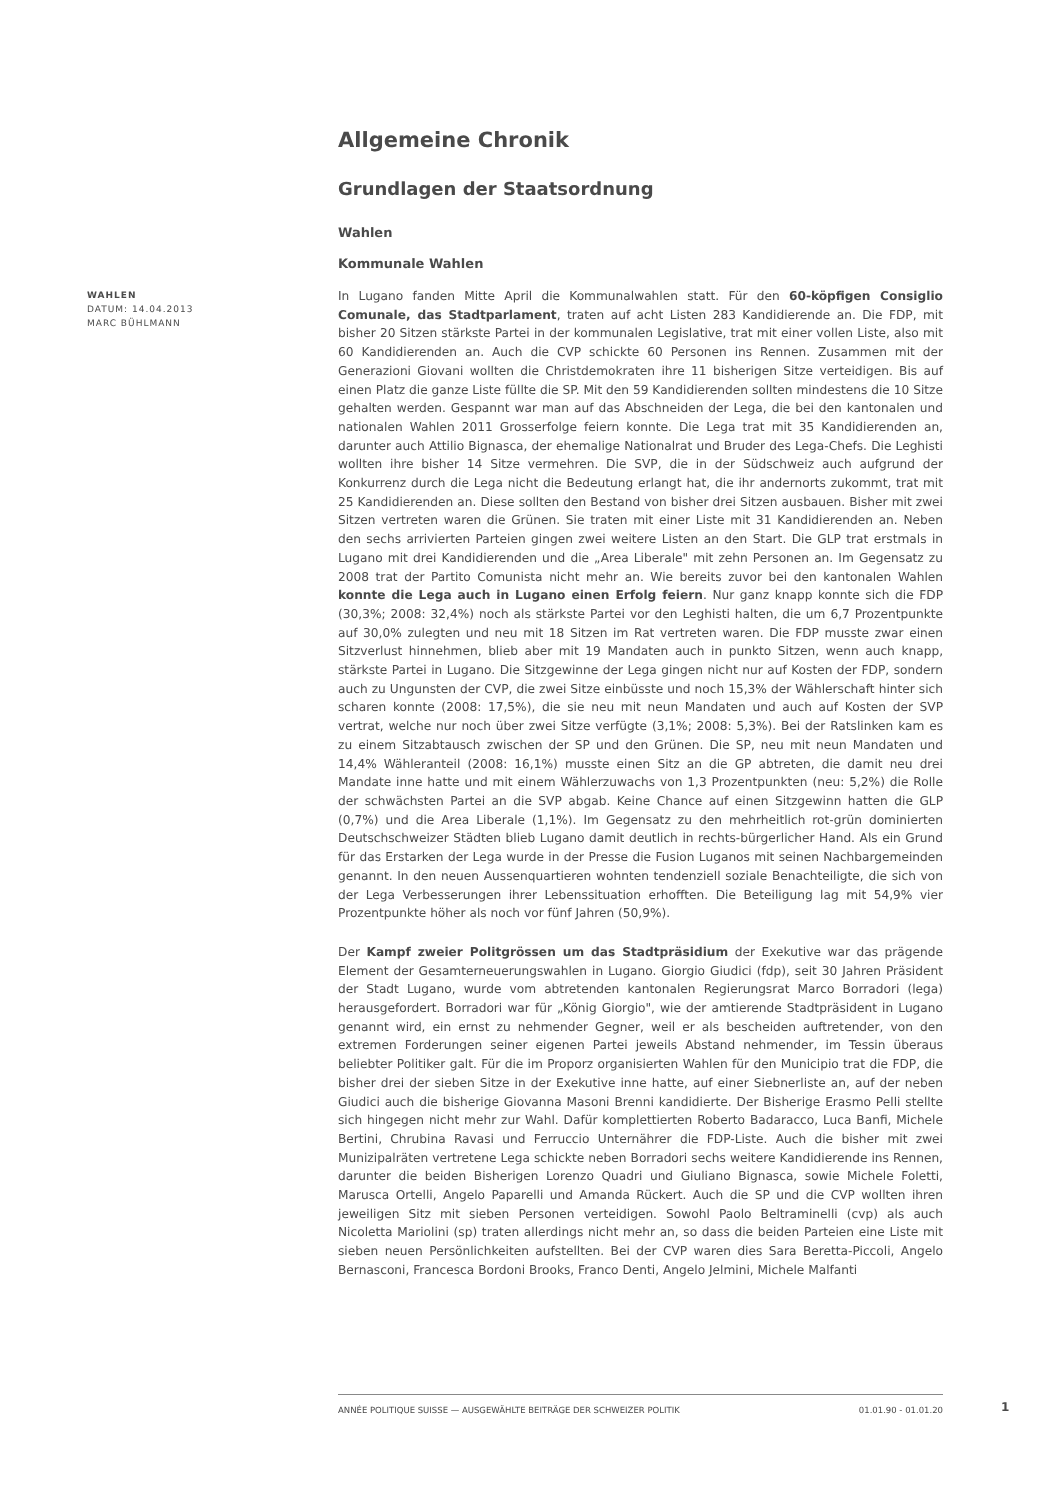WAHLEN
DATUM: 14.04.2013
MARC BÜHLMANN
Allgemeine Chronik
Grundlagen der Staatsordnung
Wahlen
Kommunale Wahlen
In Lugano fanden Mitte April die Kommunalwahlen statt. Für den 60-köpfigen Consiglio Comunale, das Stadtparlament, traten auf acht Listen 283 Kandidierende an. Die FDP, mit bisher 20 Sitzen stärkste Partei in der kommunalen Legislative, trat mit einer vollen Liste, also mit 60 Kandidierenden an. Auch die CVP schickte 60 Personen ins Rennen. Zusammen mit der Generazioni Giovani wollten die Christdemokraten ihre 11 bisherigen Sitze verteidigen. Bis auf einen Platz die ganze Liste füllte die SP. Mit den 59 Kandidierenden sollten mindestens die 10 Sitze gehalten werden. Gespannt war man auf das Abschneiden der Lega, die bei den kantonalen und nationalen Wahlen 2011 Grosserfolge feiern konnte. Die Lega trat mit 35 Kandidierenden an, darunter auch Attilio Bignasca, der ehemalige Nationalrat und Bruder des Lega-Chefs. Die Leghisti wollten ihre bisher 14 Sitze vermehren. Die SVP, die in der Südschweiz auch aufgrund der Konkurrenz durch die Lega nicht die Bedeutung erlangt hat, die ihr andernorts zukommt, trat mit 25 Kandidierenden an. Diese sollten den Bestand von bisher drei Sitzen ausbauen. Bisher mit zwei Sitzen vertreten waren die Grünen. Sie traten mit einer Liste mit 31 Kandidierenden an. Neben den sechs arrivierten Parteien gingen zwei weitere Listen an den Start. Die GLP trat erstmals in Lugano mit drei Kandidierenden und die „Area Liberale" mit zehn Personen an. Im Gegensatz zu 2008 trat der Partito Comunista nicht mehr an. Wie bereits zuvor bei den kantonalen Wahlen konnte die Lega auch in Lugano einen Erfolg feiern. Nur ganz knapp konnte sich die FDP (30,3%; 2008: 32,4%) noch als stärkste Partei vor den Leghisti halten, die um 6,7 Prozentpunkte auf 30,0% zulegten und neu mit 18 Sitzen im Rat vertreten waren. Die FDP musste zwar einen Sitzverlust hinnehmen, blieb aber mit 19 Mandaten auch in punkto Sitzen, wenn auch knapp, stärkste Partei in Lugano. Die Sitzgewinne der Lega gingen nicht nur auf Kosten der FDP, sondern auch zu Ungunsten der CVP, die zwei Sitze einbüsste und noch 15,3% der Wählerschaft hinter sich scharen konnte (2008: 17,5%), die sie neu mit neun Mandaten und auch auf Kosten der SVP vertrat, welche nur noch über zwei Sitze verfügte (3,1%; 2008: 5,3%). Bei der Ratslinken kam es zu einem Sitzabtausch zwischen der SP und den Grünen. Die SP, neu mit neun Mandaten und 14,4% Wähleranteil (2008: 16,1%) musste einen Sitz an die GP abtreten, die damit neu drei Mandate inne hatte und mit einem Wählerzuwachs von 1,3 Prozentpunkten (neu: 5,2%) die Rolle der schwächsten Partei an die SVP abgab. Keine Chance auf einen Sitzgewinn hatten die GLP (0,7%) und die Area Liberale (1,1%). Im Gegensatz zu den mehrheitlich rot-grün dominierten Deutschschweizer Städten blieb Lugano damit deutlich in rechts-bürgerlicher Hand. Als ein Grund für das Erstarken der Lega wurde in der Presse die Fusion Luganos mit seinen Nachbargemeinden genannt. In den neuen Aussenquartieren wohnten tendenziell soziale Benachteiligte, die sich von der Lega Verbesserungen ihrer Lebenssituation erhofften. Die Beteiligung lag mit 54,9% vier Prozentpunkte höher als noch vor fünf Jahren (50,9%).
Der Kampf zweier Politgrössen um das Stadtpräsidium der Exekutive war das prägende Element der Gesamterneuerungswahlen in Lugano. Giorgio Giudici (fdp), seit 30 Jahren Präsident der Stadt Lugano, wurde vom abtretenden kantonalen Regierungsrat Marco Borradori (lega) herausgefordert. Borradori war für „König Giorgio", wie der amtierende Stadtpräsident in Lugano genannt wird, ein ernst zu nehmender Gegner, weil er als bescheiden auftretender, von den extremen Forderungen seiner eigenen Partei jeweils Abstand nehmender, im Tessin überaus beliebter Politiker galt. Für die im Proporz organisierten Wahlen für den Municipio trat die FDP, die bisher drei der sieben Sitze in der Exekutive inne hatte, auf einer Siebnerliste an, auf der neben Giudici auch die bisherige Giovanna Masoni Brenni kandidierte. Der Bisherige Erasmo Pelli stellte sich hingegen nicht mehr zur Wahl. Dafür komplettierten Roberto Badaracco, Luca Banfi, Michele Bertini, Chrubina Ravasi und Ferruccio Unternährer die FDP-Liste. Auch die bisher mit zwei Munizipalräten vertretene Lega schickte neben Borradori sechs weitere Kandidierende ins Rennen, darunter die beiden Bisherigen Lorenzo Quadri und Giuliano Bignasca, sowie Michele Foletti, Marusca Ortelli, Angelo Paparelli und Amanda Rückert. Auch die SP und die CVP wollten ihren jeweiligen Sitz mit sieben Personen verteidigen. Sowohl Paolo Beltraminelli (cvp) als auch Nicoletta Mariolini (sp) traten allerdings nicht mehr an, so dass die beiden Parteien eine Liste mit sieben neuen Persönlichkeiten aufstellten. Bei der CVP waren dies Sara Beretta-Piccoli, Angelo Bernasconi, Francesca Bordoni Brooks, Franco Denti, Angelo Jelmini, Michele Malfanti
ANNÉE POLITIQUE SUISSE — AUSGEWÄHLTE BEITRÄGE DER SCHWEIZER POLITIK 01.01.90 - 01.01.20
1